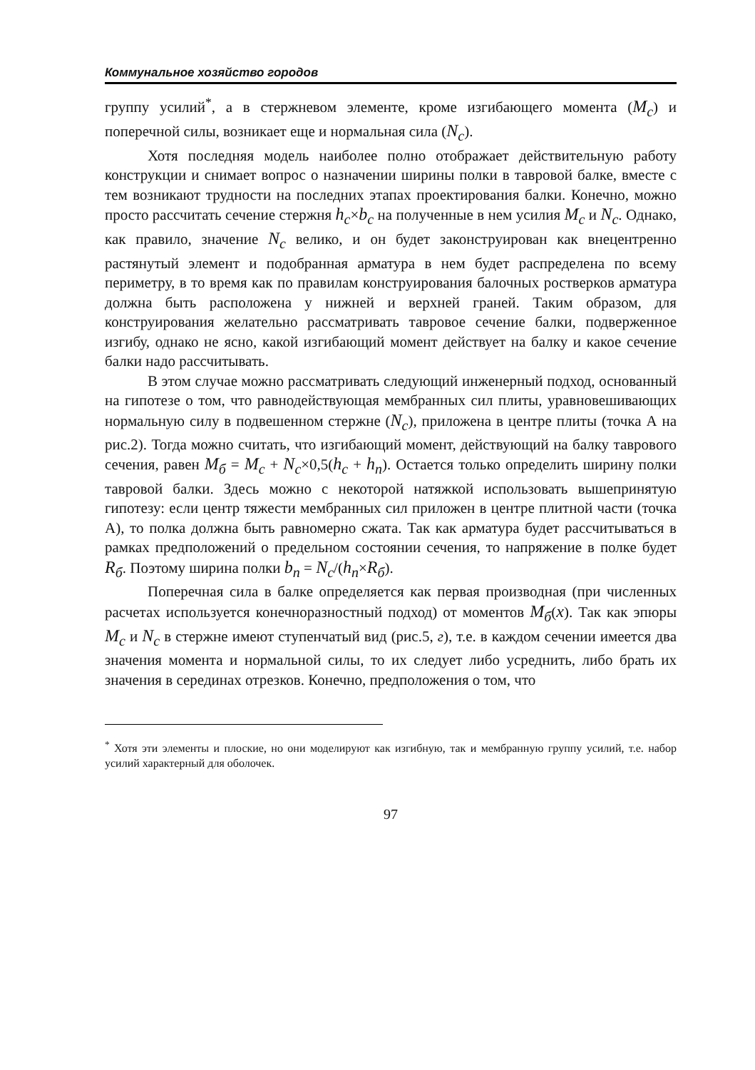Коммунальное хозяйство городов
группу усилий<sup>*</sup>, а в стержневом элементе, кроме изгибающего момента (M<sub>c</sub>) и поперечной силы, возникает еще и нормальная сила (N<sub>c</sub>).
Хотя последняя модель наиболее полно отображает действительную работу конструкции и снимает вопрос о назначении ширины полки в тавровой балке, вместе с тем возникают трудности на последних этапах проектирования балки. Конечно, можно просто рассчитать сечение стержня h<sub>c</sub>×b<sub>c</sub> на полученные в нем усилия M<sub>c</sub> и N<sub>c</sub>. Однако, как правило, значение N<sub>c</sub> велико, и он будет законструирован как внецентренно растянутый элемент и подобранная арматура в нем будет распределена по всему периметру, в то время как по правилам конструирования балочных ростверков арматура должна быть расположена у нижней и верхней граней. Таким образом, для конструирования желательно рассматривать тавровое сечение балки, подверженное изгибу, однако не ясно, какой изгибающий момент действует на балку и какое сечение балки надо рассчитывать.
В этом случае можно рассматривать следующий инженерный подход, основанный на гипотезе о том, что равнодействующая мембранных сил плиты, уравновешивающих нормальную силу в подвешенном стержне (N<sub>c</sub>), приложена в центре плиты (точка А на рис.2). Тогда можно считать, что изгибающий момент, действующий на балку таврового сечения, равен M<sub>б</sub> = M<sub>c</sub> + N<sub>c</sub>×0,5(h<sub>c</sub> + h<sub>n</sub>). Остается только определить ширину полки тавровой балки. Здесь можно с некоторой натяжкой использовать вышепринятую гипотезу: если центр тяжести мембранных сил приложен в центре плитной части (точка А), то полка должна быть равномерно сжата. Так как арматура будет рассчитываться в рамках предположений о предельном состоянии сечения, то напряжение в полке будет R<sub>б</sub>. Поэтому ширина полки b<sub>n</sub> = N<sub>c</sub>/(h<sub>n</sub>×R<sub>б</sub>).
Поперечная сила в балке определяется как первая производная (при численных расчетах используется конечноразностный подход) от моментов M<sub>б</sub>(x). Так как эпюры M<sub>c</sub> и N<sub>c</sub> в стержне имеют ступенчатый вид (рис.5, г), т.е. в каждом сечении имеется два значения момента и нормальной силы, то их следует либо усреднить, либо брать их значения в серединах отрезков. Конечно, предположения о том, что
<sup>*</sup> Хотя эти элементы и плоские, но они моделируют как изгибную, так и мембранную группу усилий, т.е. набор усилий характерный для оболочек.
97